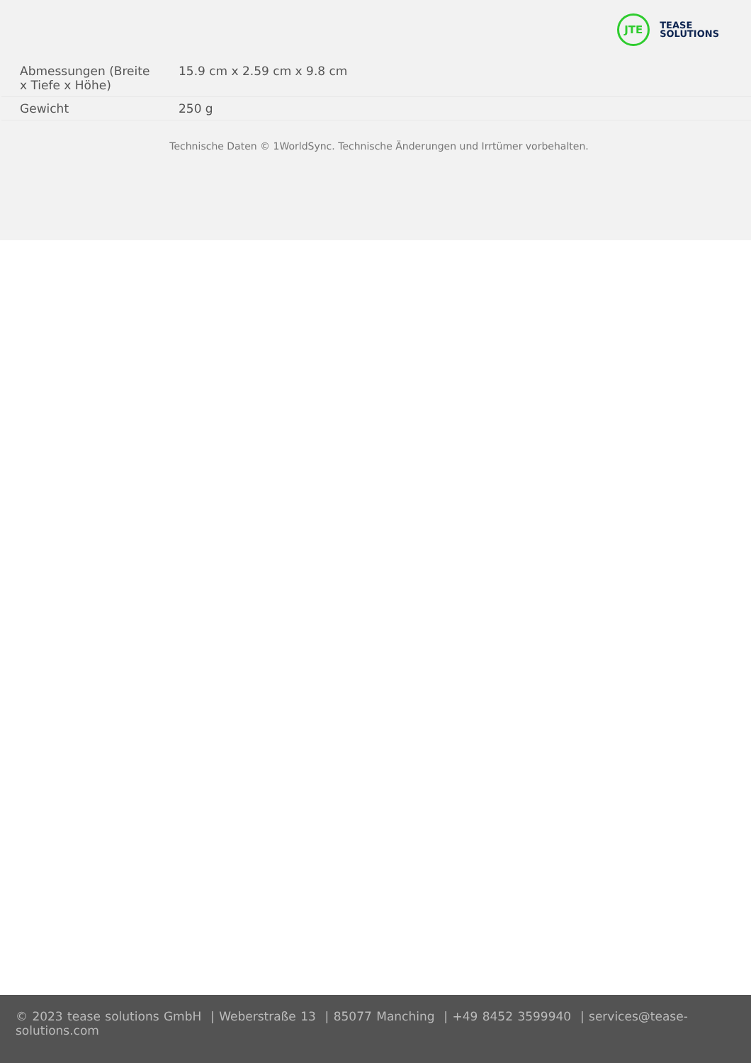JTE
TEASE
SOLUTIONS
| Abmessungen (Breite x Tiefe x Höhe) | 15.9 cm x 2.59 cm x 9.8 cm |
| Gewicht | 250 g |
Technische Daten © 1WorldSync. Technische Änderungen und Irrtümer vorbehalten.
© 2023 tease solutions GmbH | Weberstraße 13 | 85077 Manching | +49 8452 3599940 | services@tease-solutions.com